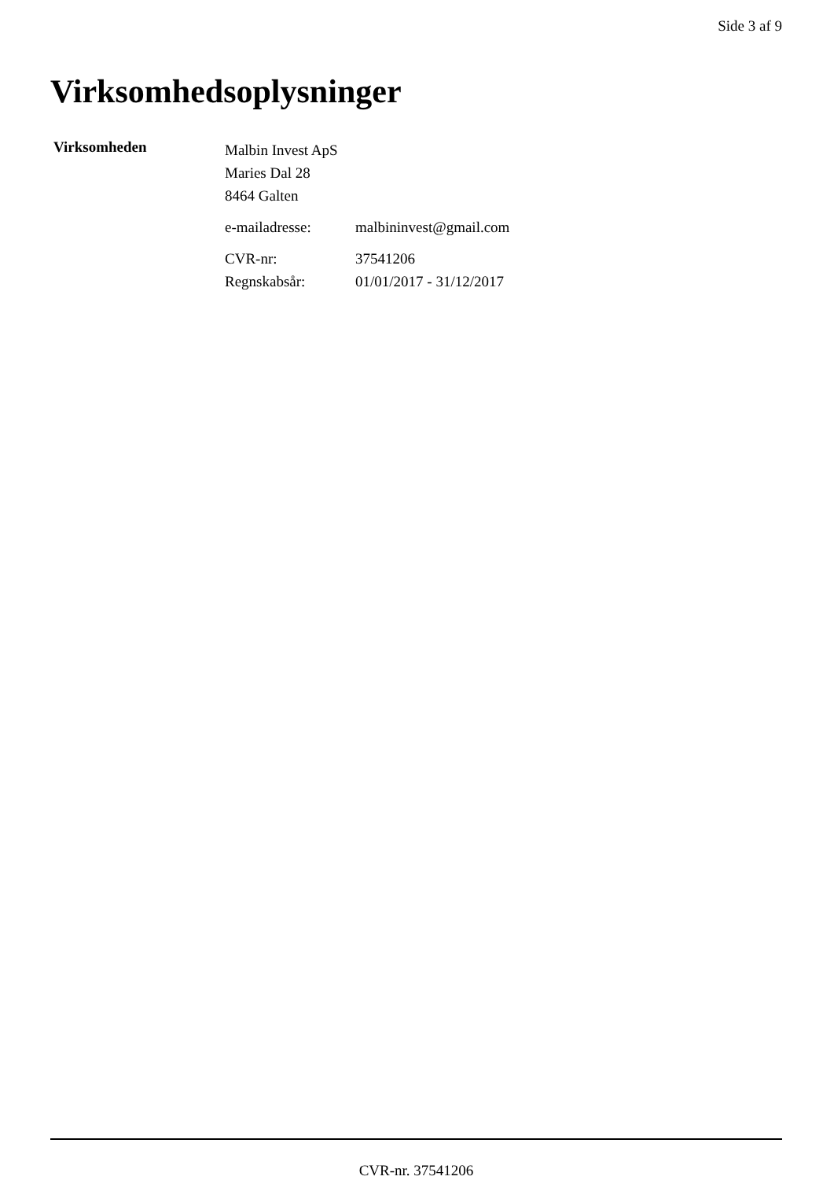Side 3 af 9
Virksomhedsoplysninger
Virksomheden
Malbin Invest ApS
Maries Dal 28
8464 Galten
e-mailadresse: malbininvest@gmail.com
CVR-nr: 37541206
Regnskabsår: 01/01/2017 - 31/12/2017
CVR-nr. 37541206